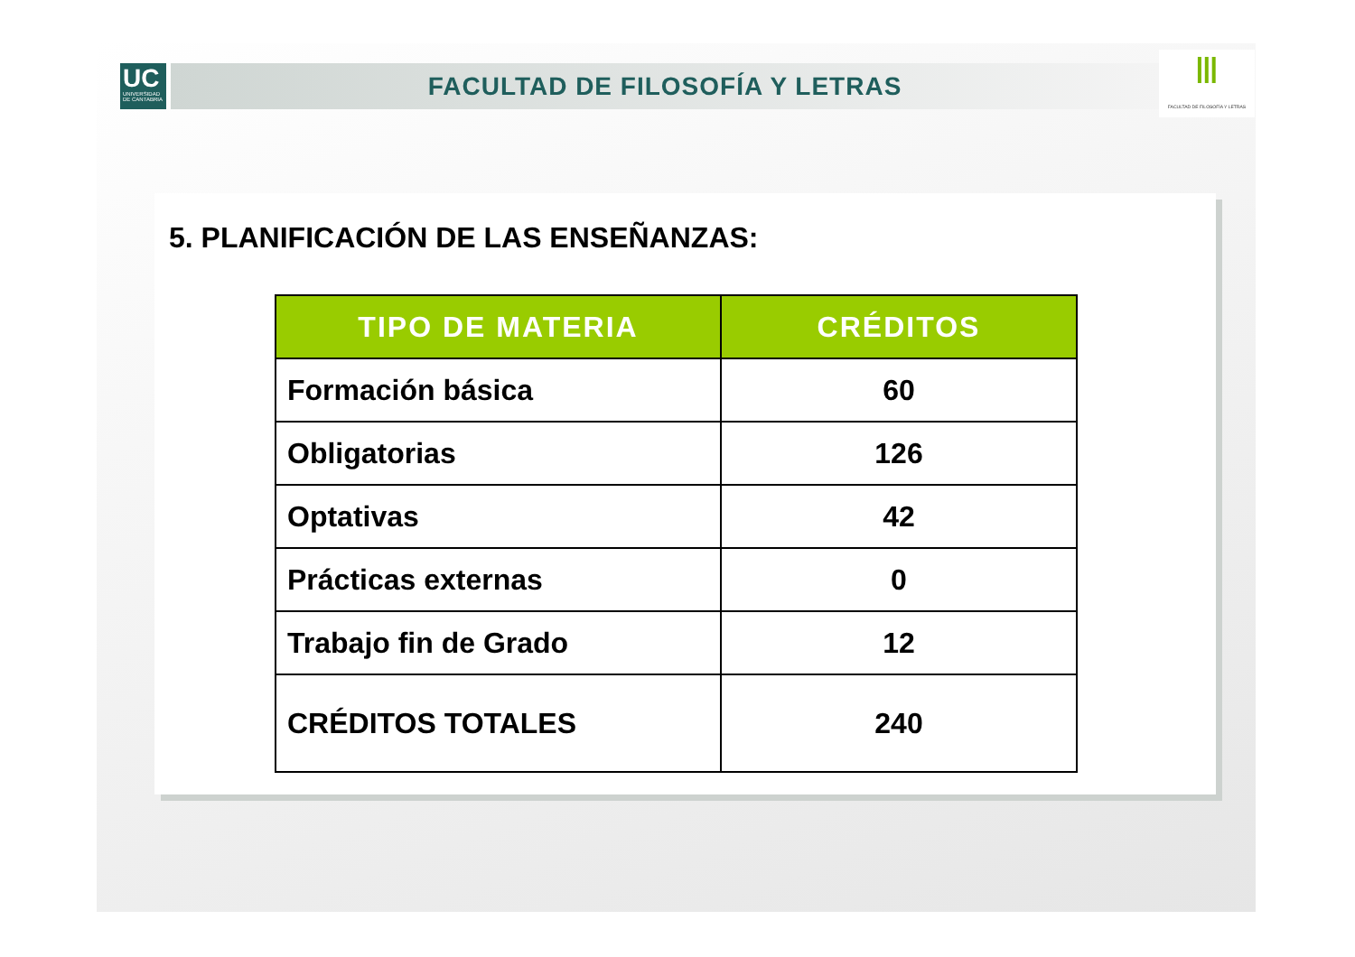UC
UNIVERSIDAD DE CANTABRIA
FACULTAD DE FILOSOFÍA Y LETRAS
Ⅲ
FACULTAD DE FILOSOFÍA Y LETRAS
5. PLANIFICACIÓN DE LAS ENSEÑANZAS:
| TIPO DE MATERIA | CRÉDITOS |
| --- | --- |
| Formación básica | 60 |
| Obligatorias | 126 |
| Optativas | 42 |
| Prácticas externas | 0 |
| Trabajo fin de Grado | 12 |
| CRÉDITOS TOTALES | 240 |